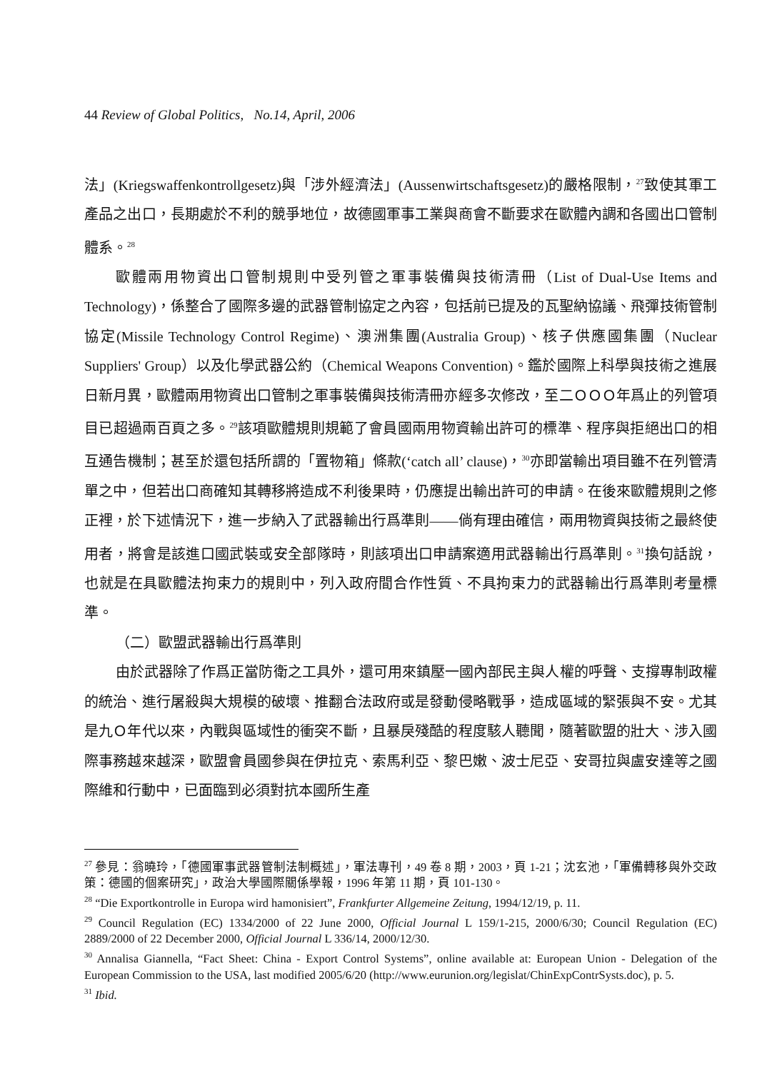44 Review of Global Politics, No.14, April, 2006
法」(Kriegswaffenkontrollgesetz)與「涉外經濟法」(Aussenwirtschaftsgesetz)的嚴格限制，<sup>27</sup>致使其軍工產品之出口，長期處於不利的競爭地位，故德國軍事工業與商會不斷要求在歐體內調和各國出口管制體系。<sup>28</sup>
歐體兩用物資出口管制規則中受列管之軍事裝備與技術清冊（List of Dual-Use Items and Technology)，係整合了國際多邊的武器管制協定之內容，包括前已提及的瓦聖納協議、飛彈技術管制協定(Missile Technology Control Regime)、澳洲集團(Australia Group)、核子供應國集團（Nuclear Suppliers' Group）以及化學武器公約（Chemical Weapons Convention)。鑑於國際上科學與技術之進展日新月異，歐體兩用物資出口管制之軍事裝備與技術清冊亦經多次修改，至二ＯＯＯ年爲止的列管項目已超過兩百頁之多。<sup>29</sup>該項歐體規則規範了會員國兩用物資輸出許可的標準、程序與拒絕出口的相互通告機制；甚至於還包括所謂的「置物箱」條款(‘catch all’ clause)，<sup>30</sup>亦即當輸出項目雖不在列管清單之中，但若出口商確知其轉移將造成不利後果時，仍應提出輸出許可的申請。在後來歐體規則之修正裡，於下述情況下，進一步納入了武器輸出行爲準則——倘有理由確信，兩用物資與技術之最終使用者，將會是該進口國武裝或安全部隊時，則該項出口申請案適用武器輸出行爲準則。<sup>31</sup>換句話說，也就是在具歐體法拘束力的規則中，列入政府間合作性質、不具拘束力的武器輸出行爲準則考量標準。
（二）歐盟武器輸出行爲準則
由於武器除了作爲正當防衛之工具外，還可用來鎮壓一國內部民主與人權的呼聲、支撐專制政權的統治、進行屠殺與大規模的破壞、推翻合法政府或是發動侵略戰爭，造成區域的緊張與不安。尤其是九Ｏ年代以來，內戰與區域性的衝突不斷，且暴戾殘酷的程度駭人聽聞，隨著歐盟的壯大、涉入國際事務越來越深，歐盟會員國參與在伊拉克、索馬利亞、黎巴嫩、波士尼亞、安哥拉與盧安達等之國際維和行動中，已面臨到必須對抗本國所生產
<sup>27</sup> 參見：翁曉玲，「德國軍事武器管制法制概述」，軍法專刊，49 卷 8 期，2003，頁 1-21；沈玄池，「軍備轉移與外交政策：德國的個案研究」，政治大學國際關係學報，1996 年第 11 期，頁 101-130。
<sup>28</sup> “Die Exportkontrolle in Europa wird hamonisiert”, Frankfurter Allgemeine Zeitung, 1994/12/19, p. 11.
<sup>29</sup> Council Regulation (EC) 1334/2000 of 22 June 2000, Official Journal L 159/1-215, 2000/6/30; Council Regulation (EC) 2889/2000 of 22 December 2000, Official Journal L 336/14, 2000/12/30.
<sup>30</sup> Annalisa Giannella, “Fact Sheet: China - Export Control Systems”, online available at: European Union - Delegation of the European Commission to the USA, last modified 2005/6/20 (http://www.eurunion.org/legislat/ChinExpContrSysts.doc), p. 5.
<sup>31</sup> Ibid.